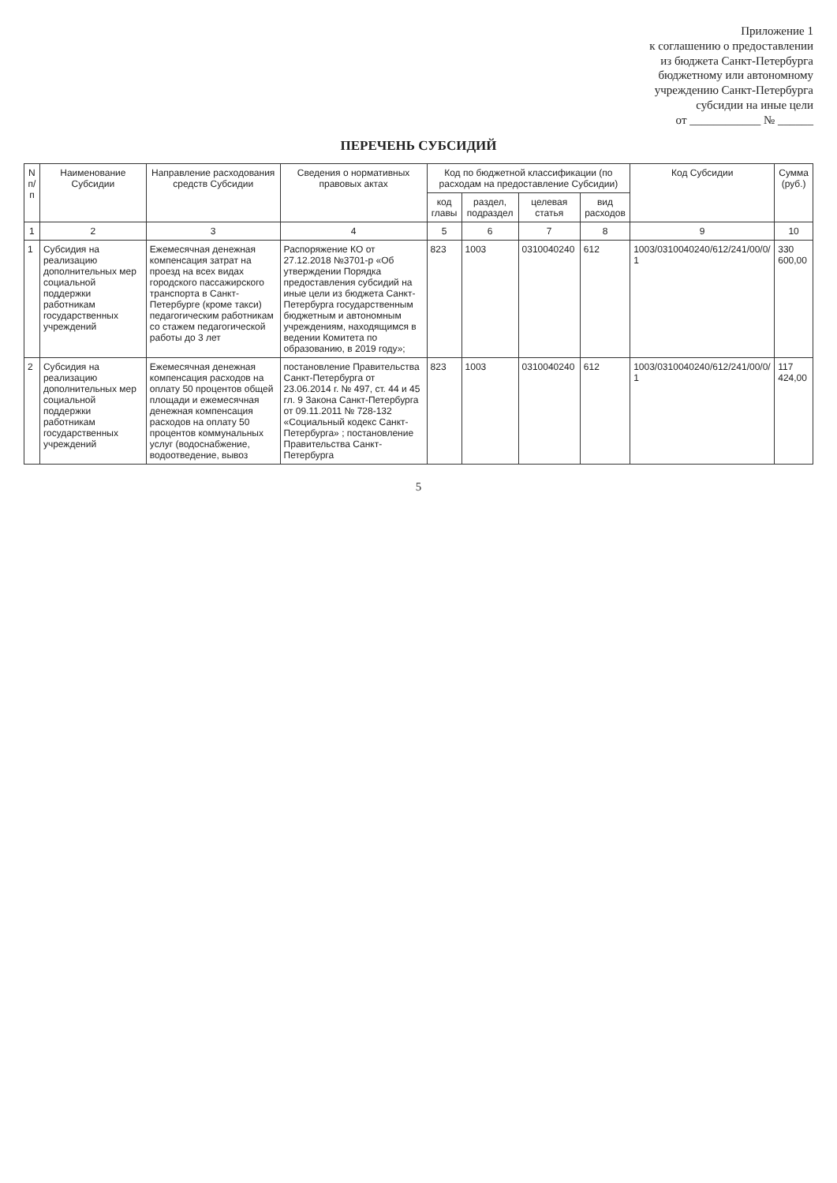Приложение 1
к соглашению о предоставлении
из бюджета Санкт-Петербурга
бюджетному или автономному
учреждению Санкт-Петербурга
субсидии на иные цели
от ____________ № ______
ПЕРЕЧЕНЬ СУБСИДИЙ
| N п/п | Наименование Субсидии | Направление расходования средств Субсидии | Сведения о нормативных правовых актах | Код по бюджетной классификации (по расходам на предоставление Субсидии) | | | | Код Субсидии | Сумма (руб.) |
| --- | --- | --- | --- | --- | --- | --- | --- | --- | --- |
| | | | | код главы | раздел, подраздел | целевая статья | вид расходов | | |
| 1 | 2 | 3 | 4 | 5 | 6 | 7 | 8 | 9 | 10 |
| 1 | Субсидия на реализацию дополнительных мер социальной поддержки работникам государственных учреждений | Ежемесячная денежная компенсация затрат на проезд на всех видах городского пассажирского транспорта в Санкт-Петербурге (кроме такси) педагогическим работникам со стажем педагогической работы до 3 лет | Распоряжение КО от 27.12.2018 №3701-р «Об утверждении Порядка предоставления субсидий на иные цели из бюджета Санкт-Петербурга государственным бюджетным и автономным учреждениям, находящимся в ведении Комитета по образованию, в 2019 году»; | 823 | 1003 | 0310040240 | 612 | 1003/0310040240/612/241/00/0/ 1 | 330 600,00 |
| 2 | Субсидия на реализацию дополнительных мер социальной поддержки работникам государственных учреждений | Ежемесячная денежная компенсация расходов на оплату 50 процентов общей площади и ежемесячная денежная компенсация расходов на оплату 50 процентов коммунальных услуг (водоснабжение, водоотведение, вывоз | постановление Правительства Санкт-Петербурга от 23.06.2014 г. № 497, ст. 44 и 45 гл. 9 Закона Санкт-Петербурга от 09.11.2011 № 728-132 «Социальный кодекс Санкт-Петербурга» ; постановление Правительства Санкт-Петербурга | 823 | 1003 | 0310040240 | 612 | 1003/0310040240/612/241/00/0/ 1 | 117 424,00 |
5